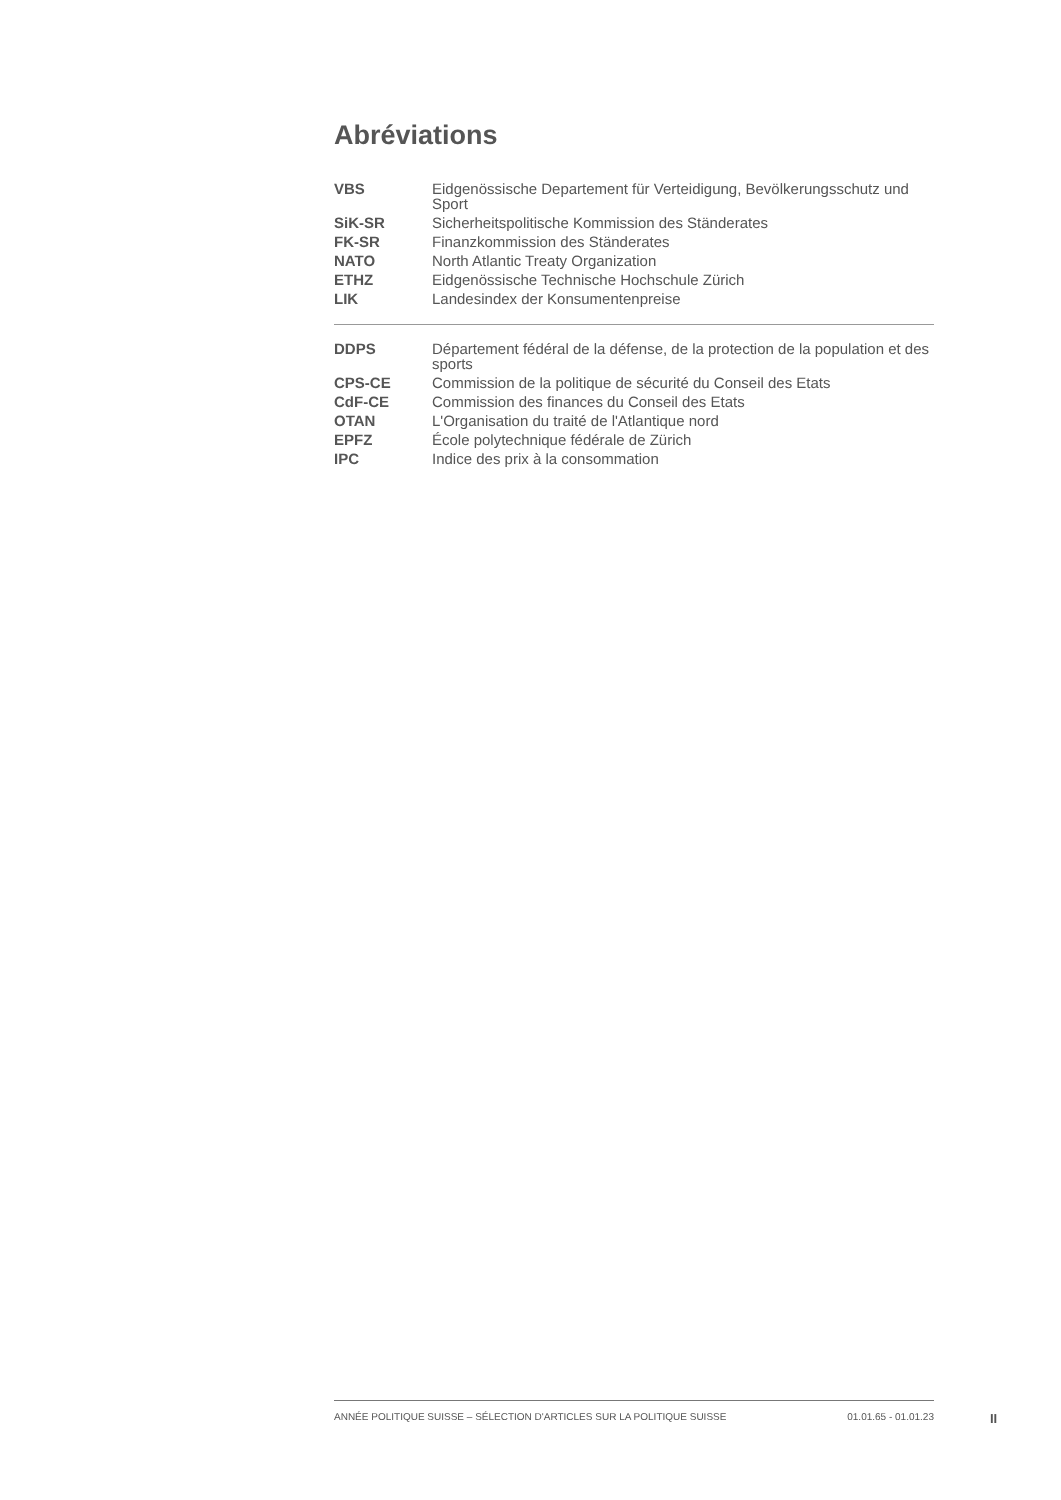Abréviations
| VBS | Eidgenössische Departement für Verteidigung, Bevölkerungsschutz und Sport |
| SiK-SR | Sicherheitspolitische Kommission des Ständerates |
| FK-SR | Finanzkommission des Ständerates |
| NATO | North Atlantic Treaty Organization |
| ETHZ | Eidgenössische Technische Hochschule Zürich |
| LIK | Landesindex der Konsumentenpreise |
| DDPS | Département fédéral de la défense, de la protection de la population et des sports |
| CPS-CE | Commission de la politique de sécurité du Conseil des Etats |
| CdF-CE | Commission des finances du Conseil des Etats |
| OTAN | L'Organisation du traité de l'Atlantique nord |
| EPFZ | École polytechnique fédérale de Zürich |
| IPC | Indice des prix à la consommation |
ANNÉE POLITIQUE SUISSE – SÉLECTION D'ARTICLES SUR LA POLITIQUE SUISSE 01.01.65 - 01.01.23
II